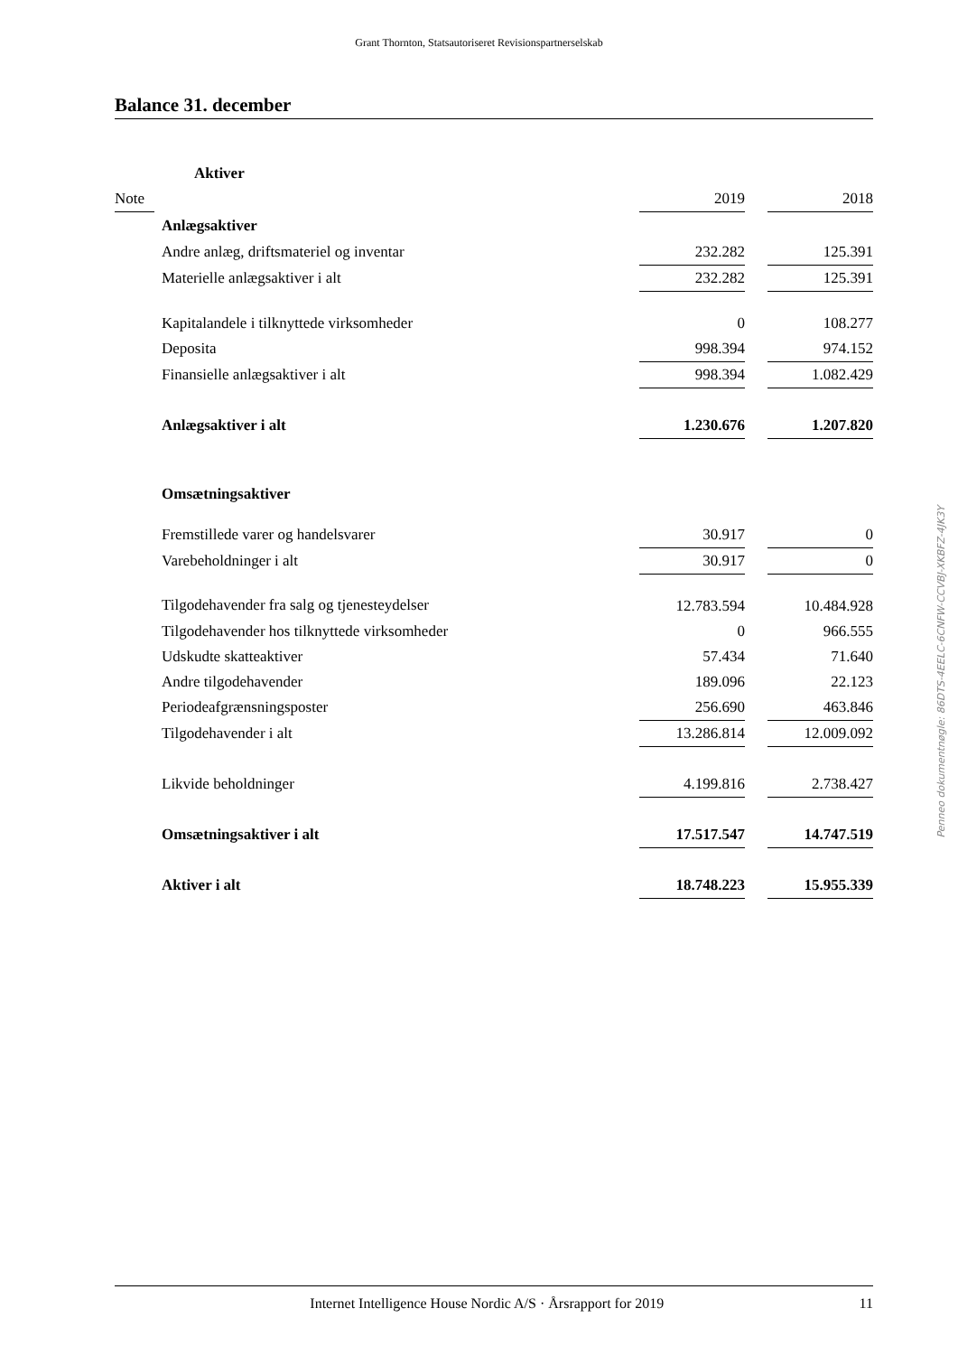Grant Thornton, Statsautoriseret Revisionspartnerselskab
Balance 31. december
| | Aktiver | | | |
| Note | | 2019 | | 2018 |
| | Anlægsaktiver | | | |
| | Andre anlæg, driftsmateriel og inventar | 232.282 | | 125.391 |
| | Materielle anlægsaktiver i alt | 232.282 | | 125.391 |
| | Kapitalandele i tilknyttede virksomheder | 0 | | 108.277 |
| | Deposita | 998.394 | | 974.152 |
| | Finansielle anlægsaktiver i alt | 998.394 | | 1.082.429 |
| | Anlægsaktiver i alt | 1.230.676 | | 1.207.820 |
| | Omsætningsaktiver | | | |
| | Fremstillede varer og handelsvarer | 30.917 | | 0 |
| | Varebeholdninger i alt | 30.917 | | 0 |
| | Tilgodehavender fra salg og tjenesteydelser | 12.783.594 | | 10.484.928 |
| | Tilgodehavender hos tilknyttede virksomheder | 0 | | 966.555 |
| | Udskudte skatteaktiver | 57.434 | | 71.640 |
| | Andre tilgodehavender | 189.096 | | 22.123 |
| | Periodeafgrænsningsposter | 256.690 | | 463.846 |
| | Tilgodehavender i alt | 13.286.814 | | 12.009.092 |
| | Likvide beholdninger | 4.199.816 | | 2.738.427 |
| | Omsætningsaktiver i alt | 17.517.547 | | 14.747.519 |
| | Aktiver i alt | 18.748.223 | | 15.955.339 |
Penneo dokumentnøgle: 86DTS-4EELC-6CNFW-CCVBJ-XKBFZ-4JK3Y
Internet Intelligence House Nordic A/S · Årsrapport for 2019 11